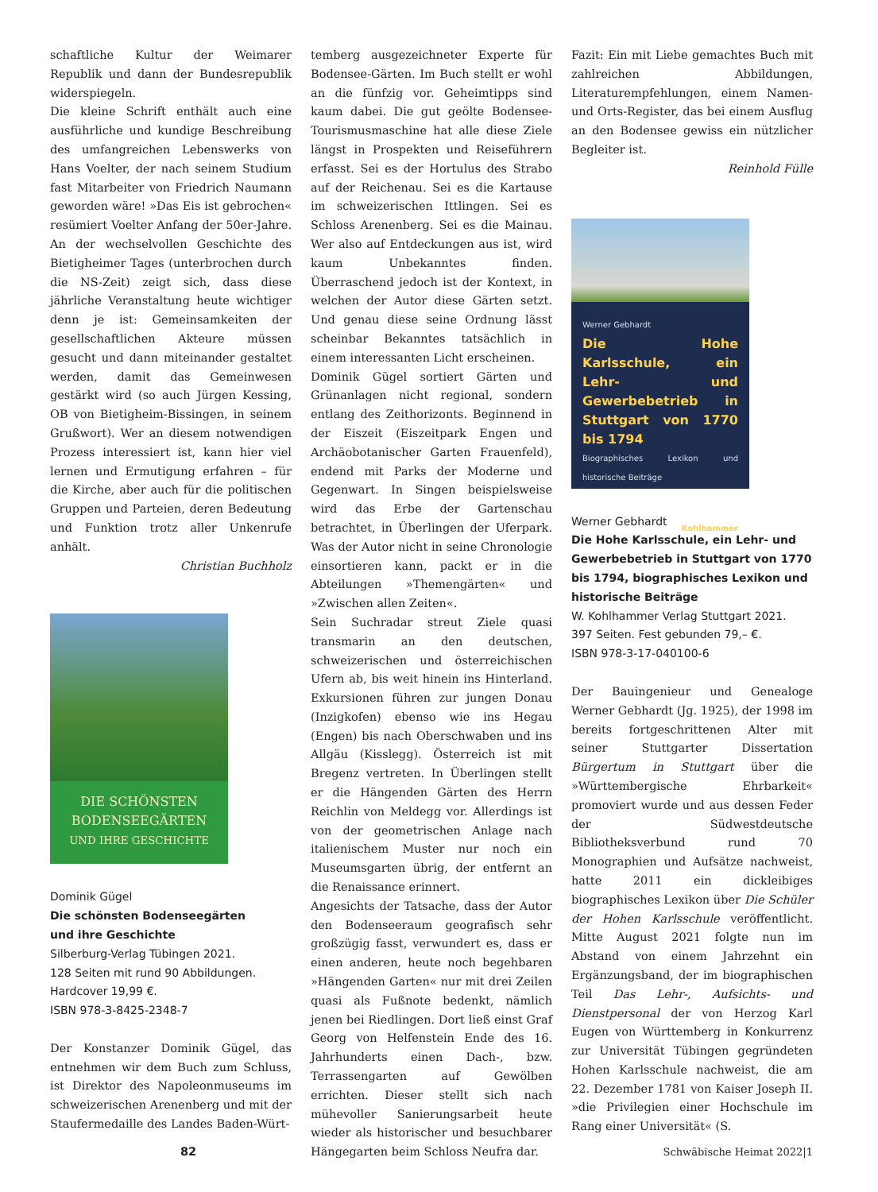schaftliche Kultur der Weimarer Republik und dann der Bundesrepublik widerspiegeln.
Die kleine Schrift enthält auch eine ausführliche und kundige Beschreibung des umfangreichen Lebenswerks von Hans Voelter, der nach seinem Studium fast Mitarbeiter von Friedrich Naumann geworden wäre! »Das Eis ist gebrochen« resümiert Voelter Anfang der 50er-Jahre. An der wechselvollen Geschichte des Bietigheimer Tages (unterbrochen durch die NS-Zeit) zeigt sich, dass diese jährliche Veranstaltung heute wichtiger denn je ist: Gemeinsamkeiten der gesellschaftlichen Akteure müssen gesucht und dann miteinander gestaltet werden, damit das Gemeinwesen gestärkt wird (so auch Jürgen Kessing, OB von Bietigheim-Bissingen, in seinem Grußwort). Wer an diesem notwendigen Prozess interessiert ist, kann hier viel lernen und Ermutigung erfahren – für die Kirche, aber auch für die politischen Gruppen und Parteien, deren Bedeutung und Funktion trotz aller Unkenrufe anhält.
Christian Buchholz
DIE SCHÖNSTEN
BODENSEEGÄRTEN
UND IHRE GESCHICHTE
Dominik Gügel
Die schönsten Bodenseegärten
und ihre Geschichte
Silberburg-Verlag Tübingen 2021.
128 Seiten mit rund 90 Abbildungen.
Hardcover 19,99 €.
ISBN 978-3-8425-2348-7
Der Konstanzer Dominik Gügel, das entnehmen wir dem Buch zum Schluss, ist Direktor des Napoleonmuseums im schweizerischen Arenenberg und mit der Staufermedaille des Landes Baden-Würt-
temberg ausgezeichneter Experte für Bodensee-Gärten. Im Buch stellt er wohl an die fünfzig vor. Geheimtipps sind kaum dabei. Die gut geölte Bodensee-Tourismusmaschine hat alle diese Ziele längst in Prospekten und Reiseführern erfasst. Sei es der Hortulus des Strabo auf der Reichenau. Sei es die Kartause im schweizerischen Ittlingen. Sei es Schloss Arenenberg. Sei es die Mainau. Wer also auf Entdeckungen aus ist, wird kaum Unbekanntes finden. Überraschend jedoch ist der Kontext, in welchen der Autor diese Gärten setzt. Und genau diese seine Ordnung lässt scheinbar Bekanntes tatsächlich in einem interessanten Licht erscheinen.
Dominik Gügel sortiert Gärten und Grünanlagen nicht regional, sondern entlang des Zeithorizonts. Beginnend in der Eiszeit (Eiszeitpark Engen und Archäobotanischer Garten Frauenfeld), endend mit Parks der Moderne und Gegenwart. In Singen beispielsweise wird das Erbe der Gartenschau betrachtet, in Überlingen der Uferpark. Was der Autor nicht in seine Chronologie einsortieren kann, packt er in die Abteilungen »Themengärten« und »Zwischen allen Zeiten«.
Sein Suchradar streut Ziele quasi transmarin an den deutschen, schweizerischen und österreichischen Ufern ab, bis weit hinein ins Hinterland. Exkursionen führen zur jungen Donau (Inzigkofen) ebenso wie ins Hegau (Engen) bis nach Oberschwaben und ins Allgäu (Kisslegg). Österreich ist mit Bregenz vertreten. In Überlingen stellt er die Hängenden Gärten des Herrn Reichlin von Meldegg vor. Allerdings ist von der geometrischen Anlage nach italienischem Muster nur noch ein Museumsgarten übrig, der entfernt an die Renaissance erinnert.
Angesichts der Tatsache, dass der Autor den Bodenseeraum geografisch sehr großzügig fasst, verwundert es, dass er einen anderen, heute noch begehbaren »Hängenden Garten« nur mit drei Zeilen quasi als Fußnote bedenkt, nämlich jenen bei Riedlingen. Dort ließ einst Graf Georg von Helfenstein Ende des 16. Jahrhunderts einen Dach-, bzw. Terrassengarten auf Gewölben errichten. Dieser stellt sich nach mühevoller Sanierungsarbeit heute wieder als historischer und besuchbarer Hängegarten beim Schloss Neufra dar.
Fazit: Ein mit Liebe gemachtes Buch mit zahlreichen Abbildungen, Literaturempfehlungen, einem Namen- und Orts-Register, das bei einem Ausflug an den Bodensee gewiss ein nützlicher Begleiter ist.
Reinhold Fülle
Werner Gebhardt
Die Hohe Karlsschule, ein Lehr- und Gewerbebetrieb in Stuttgart von 1770 bis 1794
Biographisches Lexikon und historische Beiträge
Kohlhammer
Werner Gebhardt
Die Hohe Karlsschule, ein Lehr- und Gewerbebetrieb in Stuttgart von 1770 bis 1794, biographisches Lexikon und historische Beiträge
W. Kohlhammer Verlag Stuttgart 2021.
397 Seiten. Fest gebunden 79,– €.
ISBN 978-3-17-040100-6
Der Bauingenieur und Genealoge Werner Gebhardt (Jg. 1925), der 1998 im bereits fortgeschrittenen Alter mit seiner Stuttgarter Dissertation Bürgertum in Stuttgart über die »Württembergische Ehrbarkeit« promoviert wurde und aus dessen Feder der Südwestdeutsche Bibliotheksverbund rund 70 Monographien und Aufsätze nachweist, hatte 2011 ein dickleibiges biographisches Lexikon über Die Schüler der Hohen Karlsschule veröffentlicht. Mitte August 2021 folgte nun im Abstand von einem Jahrzehnt ein Ergänzungsband, der im biographischen Teil Das Lehr-, Aufsichts- und Dienstpersonal der von Herzog Karl Eugen von Württemberg in Konkurrenz zur Universität Tübingen gegründeten Hohen Karlsschule nachweist, die am 22. Dezember 1781 von Kaiser Joseph II. »die Privilegien einer Hochschule im Rang einer Universität« (S.
82 Schwäbische Heimat 2022|1